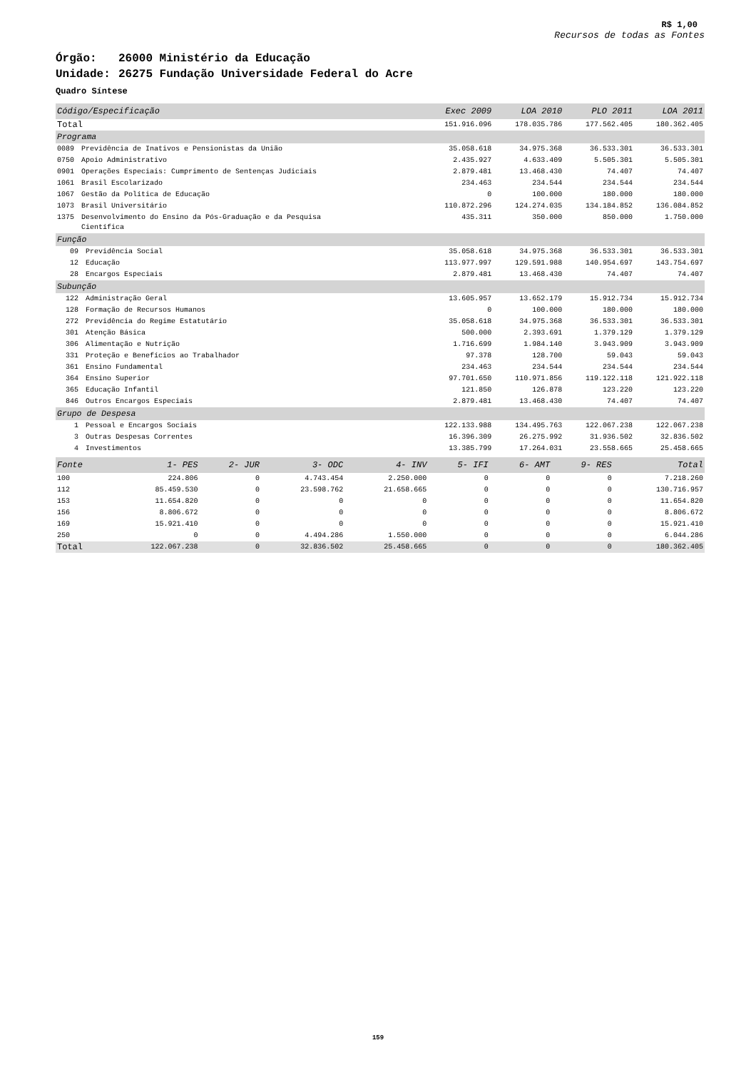R$ 1,00
Recursos de todas as Fontes
Órgão: 26000 Ministério da Educação
Unidade: 26275 Fundação Universidade Federal do Acre
Quadro Síntese
| Código/Especificação | | Exec 2009 | LOA 2010 | PLO 2011 | LOA 2011 |
| --- | --- | --- | --- | --- | --- |
| Total | | 151.916.096 | 178.035.786 | 177.562.405 | 180.362.405 |
| Programa | | | | | |
| 0089 | Previdência de Inativos e Pensionistas da União | 35.058.618 | 34.975.368 | 36.533.301 | 36.533.301 |
| 0750 | Apoio Administrativo | 2.435.927 | 4.633.409 | 5.505.301 | 5.505.301 |
| 0901 | Operações Especiais: Cumprimento de Sentenças Judiciais | 2.879.481 | 13.468.430 | 74.407 | 74.407 |
| 1061 | Brasil Escolarizado | 234.463 | 234.544 | 234.544 | 234.544 |
| 1067 | Gestão da Política de Educação | 0 | 100.000 | 180.000 | 180.000 |
| 1073 | Brasil Universitário | 110.872.296 | 124.274.035 | 134.184.852 | 136.084.852 |
| 1375 | Desenvolvimento do Ensino da Pós-Graduação e da Pesquisa Científica | 435.311 | 350.000 | 850.000 | 1.750.000 |
| Função | | | | | |
| 09 | Previdência Social | 35.058.618 | 34.975.368 | 36.533.301 | 36.533.301 |
| 12 | Educação | 113.977.997 | 129.591.988 | 140.954.697 | 143.754.697 |
| 28 | Encargos Especiais | 2.879.481 | 13.468.430 | 74.407 | 74.407 |
| Subunção | | | | | |
| 122 | Administração Geral | 13.605.957 | 13.652.179 | 15.912.734 | 15.912.734 |
| 128 | Formação de Recursos Humanos | 0 | 100.000 | 180.000 | 180.000 |
| 272 | Previdência do Regime Estatutário | 35.058.618 | 34.975.368 | 36.533.301 | 36.533.301 |
| 301 | Atenção Básica | 500.000 | 2.393.691 | 1.379.129 | 1.379.129 |
| 306 | Alimentação e Nutrição | 1.716.699 | 1.984.140 | 3.943.909 | 3.943.909 |
| 331 | Proteção e Benefícios ao Trabalhador | 97.378 | 128.700 | 59.043 | 59.043 |
| 361 | Ensino Fundamental | 234.463 | 234.544 | 234.544 | 234.544 |
| 364 | Ensino Superior | 97.701.650 | 110.971.856 | 119.122.118 | 121.922.118 |
| 365 | Educação Infantil | 121.850 | 126.878 | 123.220 | 123.220 |
| 846 | Outros Encargos Especiais | 2.879.481 | 13.468.430 | 74.407 | 74.407 |
| Grupo de Despesa | | | | | |
| 1 | Pessoal e Encargos Sociais | 122.133.988 | 134.495.763 | 122.067.238 | 122.067.238 |
| 3 | Outras Despesas Correntes | 16.396.309 | 26.275.992 | 31.936.502 | 32.836.502 |
| 4 | Investimentos | 13.385.799 | 17.264.031 | 23.558.665 | 25.458.665 |
| Fonte | 1- PES | 2- JUR | 3- ODC | 4- INV | 5- IFI | 6- AMT | 9- RES | Total |
| --- | --- | --- | --- | --- | --- | --- | --- | --- |
| 100 | 224.806 | 0 | 4.743.454 | 2.250.000 | 0 | 0 | 0 | 7.218.260 |
| 112 | 85.459.530 | 0 | 23.598.762 | 21.658.665 | 0 | 0 | 0 | 130.716.957 |
| 153 | 11.654.820 | 0 | 0 | 0 | 0 | 0 | 0 | 11.654.820 |
| 156 | 8.806.672 | 0 | 0 | 0 | 0 | 0 | 0 | 8.806.672 |
| 169 | 15.921.410 | 0 | 0 | 0 | 0 | 0 | 0 | 15.921.410 |
| 250 | 0 | 0 | 4.494.286 | 1.550.000 | 0 | 0 | 0 | 6.044.286 |
| Total | 122.067.238 | 0 | 32.836.502 | 25.458.665 | 0 | 0 | 0 | 180.362.405 |
159